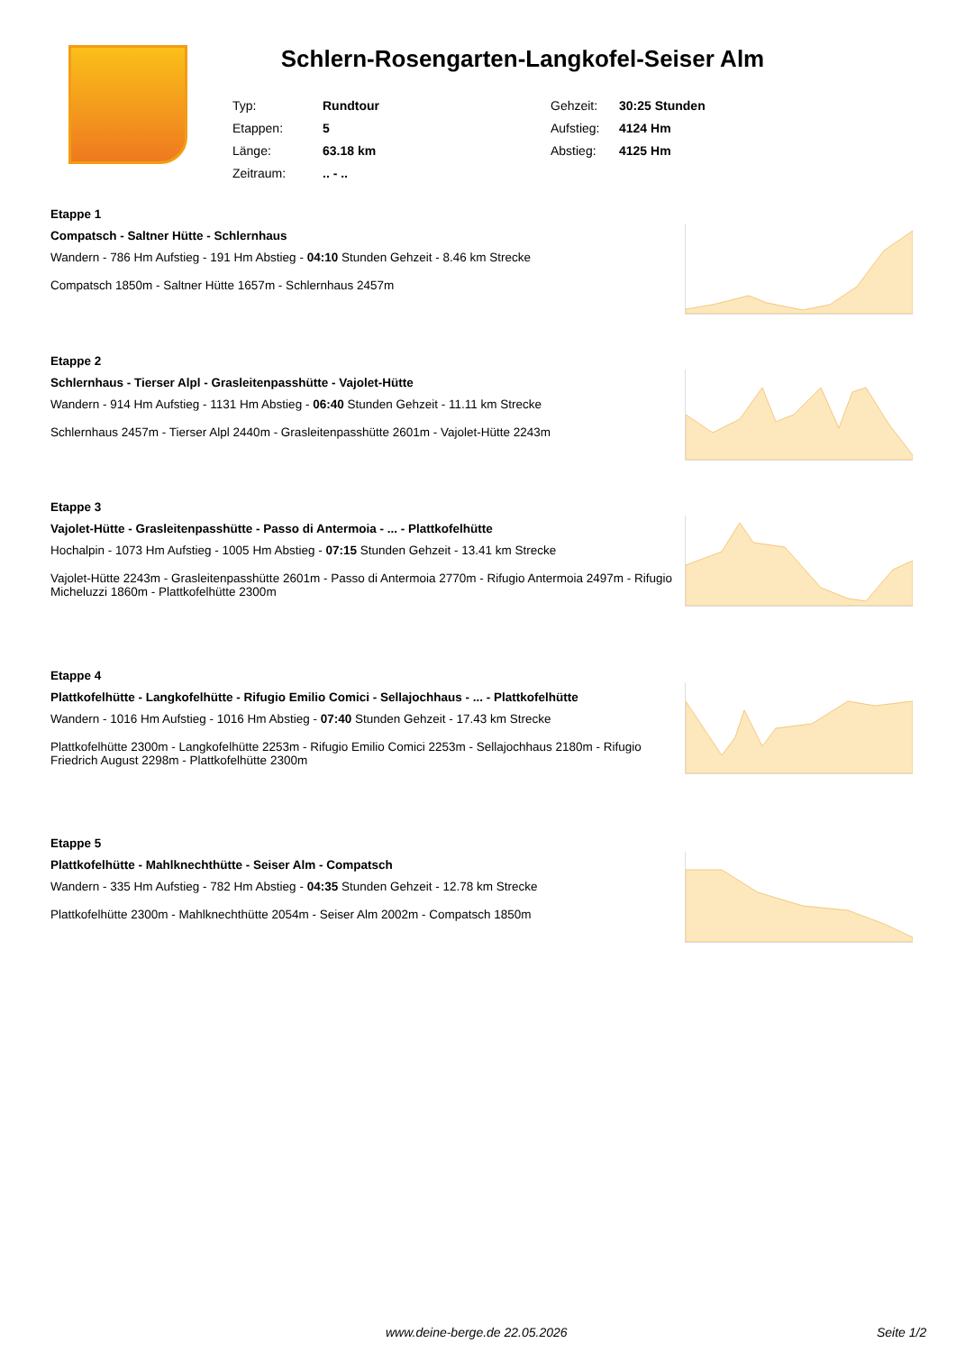Schlern-Rosengarten-Langkofel-Seiser Alm
| Typ: | Rundtour | Gehzeit: | 30:25 Stunden |
| Etappen: | 5 | Aufstieg: | 4124 Hm |
| Länge: | 63.18 km | Abstieg: | 4125 Hm |
| Zeitraum: | .. - .. | | |
Etappe 1
Compatsch - Saltner Hütte - Schlernhaus
Wandern - 786 Hm Aufstieg - 191 Hm Abstieg - 04:10 Stunden Gehzeit - 8.46 km Strecke
Compatsch 1850m - Saltner Hütte 1657m - Schlernhaus 2457m
Etappe 2
Schlernhaus - Tierser Alpl - Grasleitenpasshütte - Vajolet-Hütte
Wandern - 914 Hm Aufstieg - 1131 Hm Abstieg - 06:40 Stunden Gehzeit - 11.11 km Strecke
Schlernhaus 2457m - Tierser Alpl 2440m - Grasleitenpasshütte 2601m - Vajolet-Hütte 2243m
Etappe 3
Vajolet-Hütte - Grasleitenpasshütte - Passo di Antermoia - ... - Plattkofelhütte
Hochalpin - 1073 Hm Aufstieg - 1005 Hm Abstieg - 07:15 Stunden Gehzeit - 13.41 km Strecke
Vajolet-Hütte 2243m - Grasleitenpasshütte 2601m - Passo di Antermoia 2770m - Rifugio Antermoia 2497m - Rifugio Micheluzzi 1860m - Plattkofelhütte 2300m
Etappe 4
Plattkofelhütte - Langkofelhütte - Rifugio Emilio Comici - Sellajochhaus - ... - Plattkofelhütte
Wandern - 1016 Hm Aufstieg - 1016 Hm Abstieg - 07:40 Stunden Gehzeit - 17.43 km Strecke
Plattkofelhütte 2300m - Langkofelhütte 2253m - Rifugio Emilio Comici 2253m - Sellajochhaus 2180m - Rifugio Friedrich August 2298m - Plattkofelhütte 2300m
Etappe 5
Plattkofelhütte - Mahlknechthütte - Seiser Alm - Compatsch
Wandern - 335 Hm Aufstieg - 782 Hm Abstieg - 04:35 Stunden Gehzeit - 12.78 km Strecke
Plattkofelhütte 2300m - Mahlknechthütte 2054m - Seiser Alm 2002m - Compatsch 1850m
www.deine-berge.de 22.05.2026 Seite 1/2